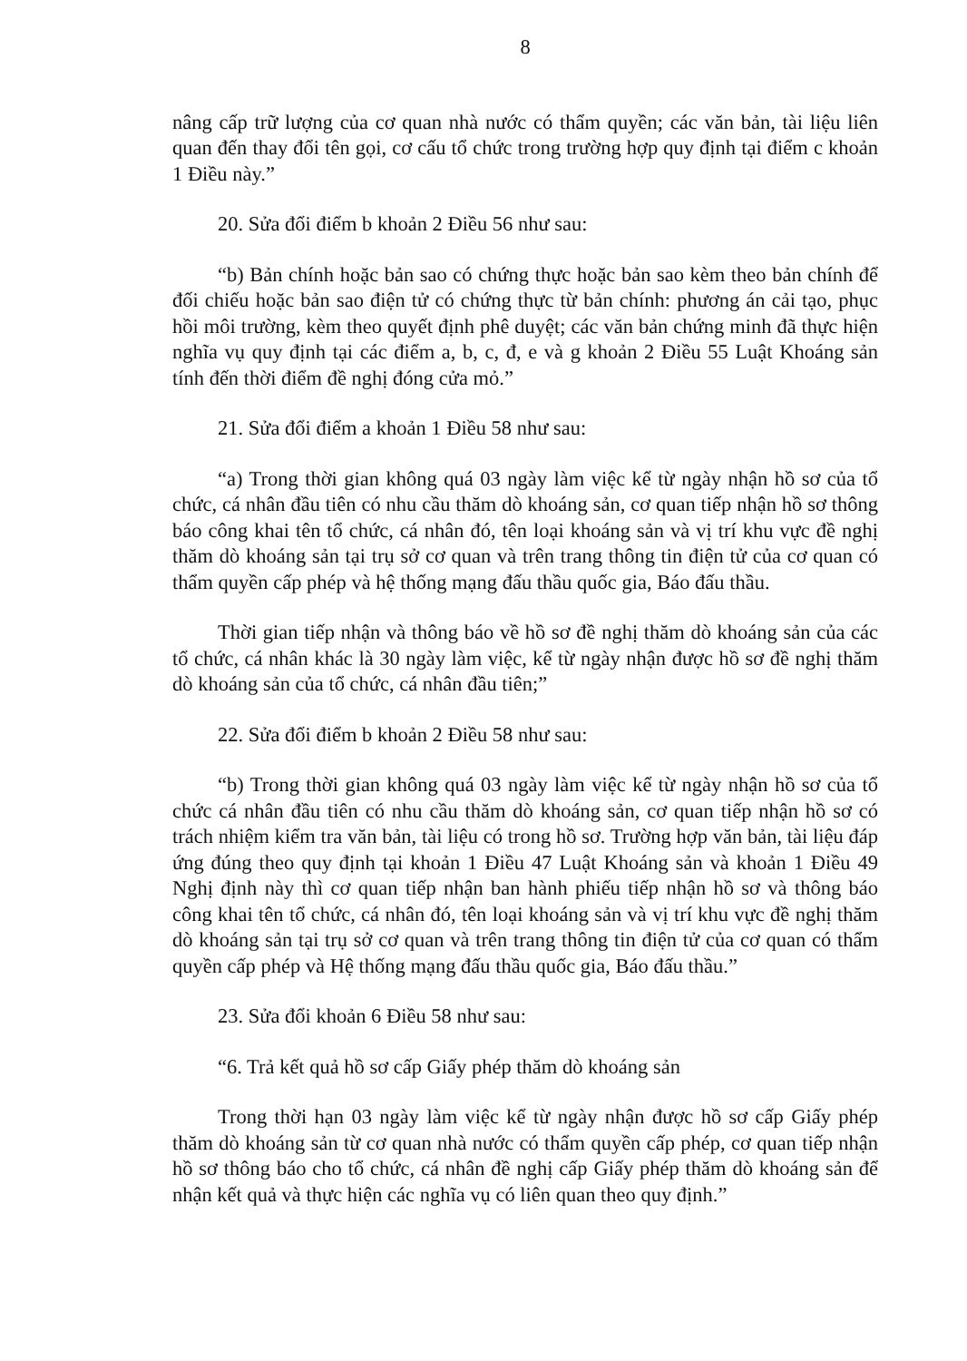8
nâng cấp trữ lượng của cơ quan nhà nước có thẩm quyền; các văn bản, tài liệu liên quan đến thay đổi tên gọi, cơ cấu tổ chức trong trường hợp quy định tại điểm c khoản 1 Điều này.”
20. Sửa đổi điểm b khoản 2 Điều 56 như sau:
“b) Bản chính hoặc bản sao có chứng thực hoặc bản sao kèm theo bản chính để đối chiếu hoặc bản sao điện tử có chứng thực từ bản chính: phương án cải tạo, phục hồi môi trường, kèm theo quyết định phê duyệt; các văn bản chứng minh đã thực hiện nghĩa vụ quy định tại các điểm a, b, c, đ, e và g khoản 2 Điều 55 Luật Khoáng sản tính đến thời điểm đề nghị đóng cửa mỏ.”
21. Sửa đổi điểm a khoản 1 Điều 58 như sau:
“a) Trong thời gian không quá 03 ngày làm việc kể từ ngày nhận hồ sơ của tổ chức, cá nhân đầu tiên có nhu cầu thăm dò khoáng sản, cơ quan tiếp nhận hồ sơ thông báo công khai tên tổ chức, cá nhân đó, tên loại khoáng sản và vị trí khu vực đề nghị thăm dò khoáng sản tại trụ sở cơ quan và trên trang thông tin điện tử của cơ quan có thẩm quyền cấp phép và hệ thống mạng đấu thầu quốc gia, Báo đấu thầu.
Thời gian tiếp nhận và thông báo về hồ sơ đề nghị thăm dò khoáng sản của các tổ chức, cá nhân khác là 30 ngày làm việc, kể từ ngày nhận được hồ sơ đề nghị thăm dò khoáng sản của tổ chức, cá nhân đầu tiên;”
22. Sửa đổi điểm b khoản 2 Điều 58 như sau:
“b) Trong thời gian không quá 03 ngày làm việc kể từ ngày nhận hồ sơ của tổ chức cá nhân đầu tiên có nhu cầu thăm dò khoáng sản, cơ quan tiếp nhận hồ sơ có trách nhiệm kiểm tra văn bản, tài liệu có trong hồ sơ. Trường hợp văn bản, tài liệu đáp ứng đúng theo quy định tại khoản 1 Điều 47 Luật Khoáng sản và khoản 1 Điều 49 Nghị định này thì cơ quan tiếp nhận ban hành phiếu tiếp nhận hồ sơ và thông báo công khai tên tổ chức, cá nhân đó, tên loại khoáng sản và vị trí khu vực đề nghị thăm dò khoáng sản tại trụ sở cơ quan và trên trang thông tin điện tử của cơ quan có thẩm quyền cấp phép và Hệ thống mạng đấu thầu quốc gia, Báo đấu thầu.”
23. Sửa đổi khoản 6 Điều 58 như sau:
“6. Trả kết quả hồ sơ cấp Giấy phép thăm dò khoáng sản
Trong thời hạn 03 ngày làm việc kể từ ngày nhận được hồ sơ cấp Giấy phép thăm dò khoáng sản từ cơ quan nhà nước có thẩm quyền cấp phép, cơ quan tiếp nhận hồ sơ thông báo cho tổ chức, cá nhân đề nghị cấp Giấy phép thăm dò khoáng sản để nhận kết quả và thực hiện các nghĩa vụ có liên quan theo quy định.”